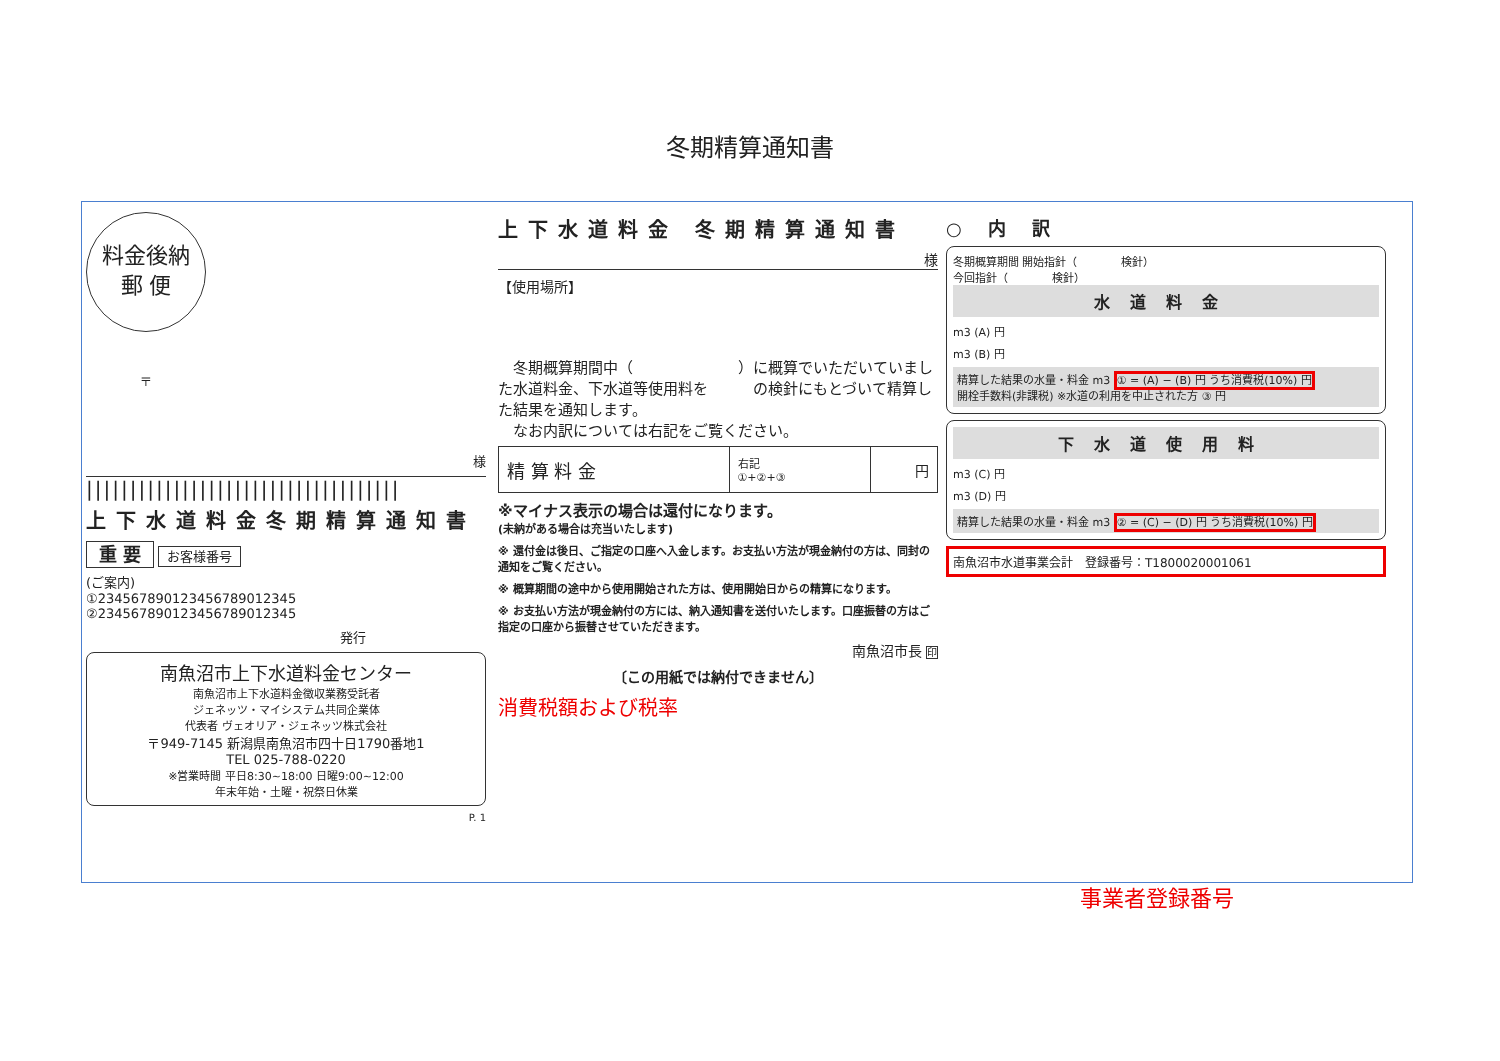冬期精算通知書
料金後納
郵 便
〒
様
||||||||||||||||||||||||||||||||||||
上下水道料金冬期精算通知書
重 要 お客様番号
(ご案内)
①2345678901234567890123​45
②23456789012345678901​2345
発行
南魚沼市上下水道料金センター
南魚沼市上下水道料金徴収業務受託者
ジェネッツ・マイシステム共同企業体
代表者 ヴェオリア・ジェネッツ株式会社
〒949-7145 新潟県南魚沼市四十日1790番地1
TEL 025-788-0220
※営業時間 平日8:30~18:00 日曜9:00~12:00
年末年始・土曜・祝祭日休業
P. 1
上下水道料金 冬期精算通知書
様
【使用場所】
　冬期概算期間中（　　　　　　　）に概算でいただいていました水道料金、下水道等使用料を　　　の検針にもとづいて精算した結果を通知します。
　なお内訳については右記をご覧ください。
| 精 算 料 金 | 右記 ①+②+③ | 円 |
※マイナス表示の場合は還付になります。
(未納がある場合は充当いたします)
※ 還付金は後日、ご指定の口座へ入金します。お支払い方法が現金納付の方は、同封の通知をご覧ください。
※ 概算期間の途中から使用開始された方は、使用開始日からの精算になります。
※ お支払い方法が現金納付の方には、納入通知書を送付いたします。口座振替の方はご指定の口座から振替させていただきます。
南魚沼市長 印
〔この用紙では納付できません〕
消費税額および税率
○ 内 訳
冬期概算期間 開始指針（　　　　検針）
今回指針（　　　　検針）
水道料金
m3 (A) 円
m3 (B) 円
精算した結果の水量・料金 m3 ① = (A) − (B) 円 うち消費税(10%) 円
開栓手数料(非課税) ※水道の利用を中止された方 ③ 円
下水道使用料
m3 (C) 円
m3 (D) 円
精算した結果の水量・料金 m3 ② = (C) − (D) 円 うち消費税(10%) 円
南魚沼市水道事業会計　登録番号：T1800020001061
事業者登録番号